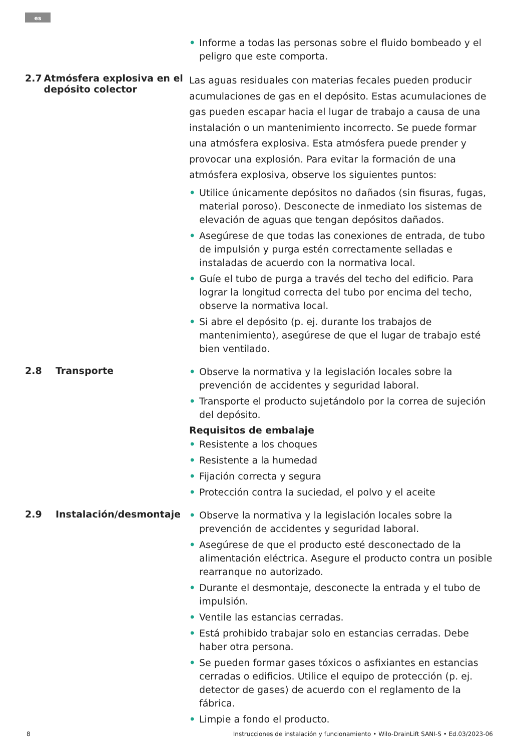es
• Informe a todas las personas sobre el fluido bombeado y el peligro que este comporta.
2.7 Atmósfera explosiva en el depósito colector
Las aguas residuales con materias fecales pueden producir acumulaciones de gas en el depósito. Estas acumulaciones de gas pueden escapar hacia el lugar de trabajo a causa de una instalación o un mantenimiento incorrecto. Se puede formar una atmósfera explosiva. Esta atmósfera puede prender y provocar una explosión. Para evitar la formación de una atmósfera explosiva, observe los siguientes puntos:
• Utilice únicamente depósitos no dañados (sin fisuras, fugas, material poroso). Desconecte de inmediato los sistemas de elevación de aguas que tengan depósitos dañados.
• Asegúrese de que todas las conexiones de entrada, de tubo de impulsión y purga estén correctamente selladas e instaladas de acuerdo con la normativa local.
• Guíe el tubo de purga a través del techo del edificio. Para lograr la longitud correcta del tubo por encima del techo, observe la normativa local.
• Si abre el depósito (p. ej. durante los trabajos de mantenimiento), asegúrese de que el lugar de trabajo esté bien ventilado.
2.8 Transporte
• Observe la normativa y la legislación locales sobre la prevención de accidentes y seguridad laboral.
• Transporte el producto sujetándolo por la correa de sujeción del depósito.
Requisitos de embalaje
• Resistente a los choques
• Resistente a la humedad
• Fijación correcta y segura
• Protección contra la suciedad, el polvo y el aceite
2.9 Instalación/desmontaje
• Observe la normativa y la legislación locales sobre la prevención de accidentes y seguridad laboral.
• Asegúrese de que el producto esté desconectado de la alimentación eléctrica. Asegure el producto contra un posible rearranque no autorizado.
• Durante el desmontaje, desconecte la entrada y el tubo de impulsión.
• Ventile las estancias cerradas.
• Está prohibido trabajar solo en estancias cerradas. Debe haber otra persona.
• Se pueden formar gases tóxicos o asfixiantes en estancias cerradas o edificios. Utilice el equipo de protección (p. ej. detector de gases) de acuerdo con el reglamento de la fábrica.
• Limpie a fondo el producto.
8 Instrucciones de instalación y funcionamiento • Wilo-DrainLift SANI-S • Ed.03/2023-06